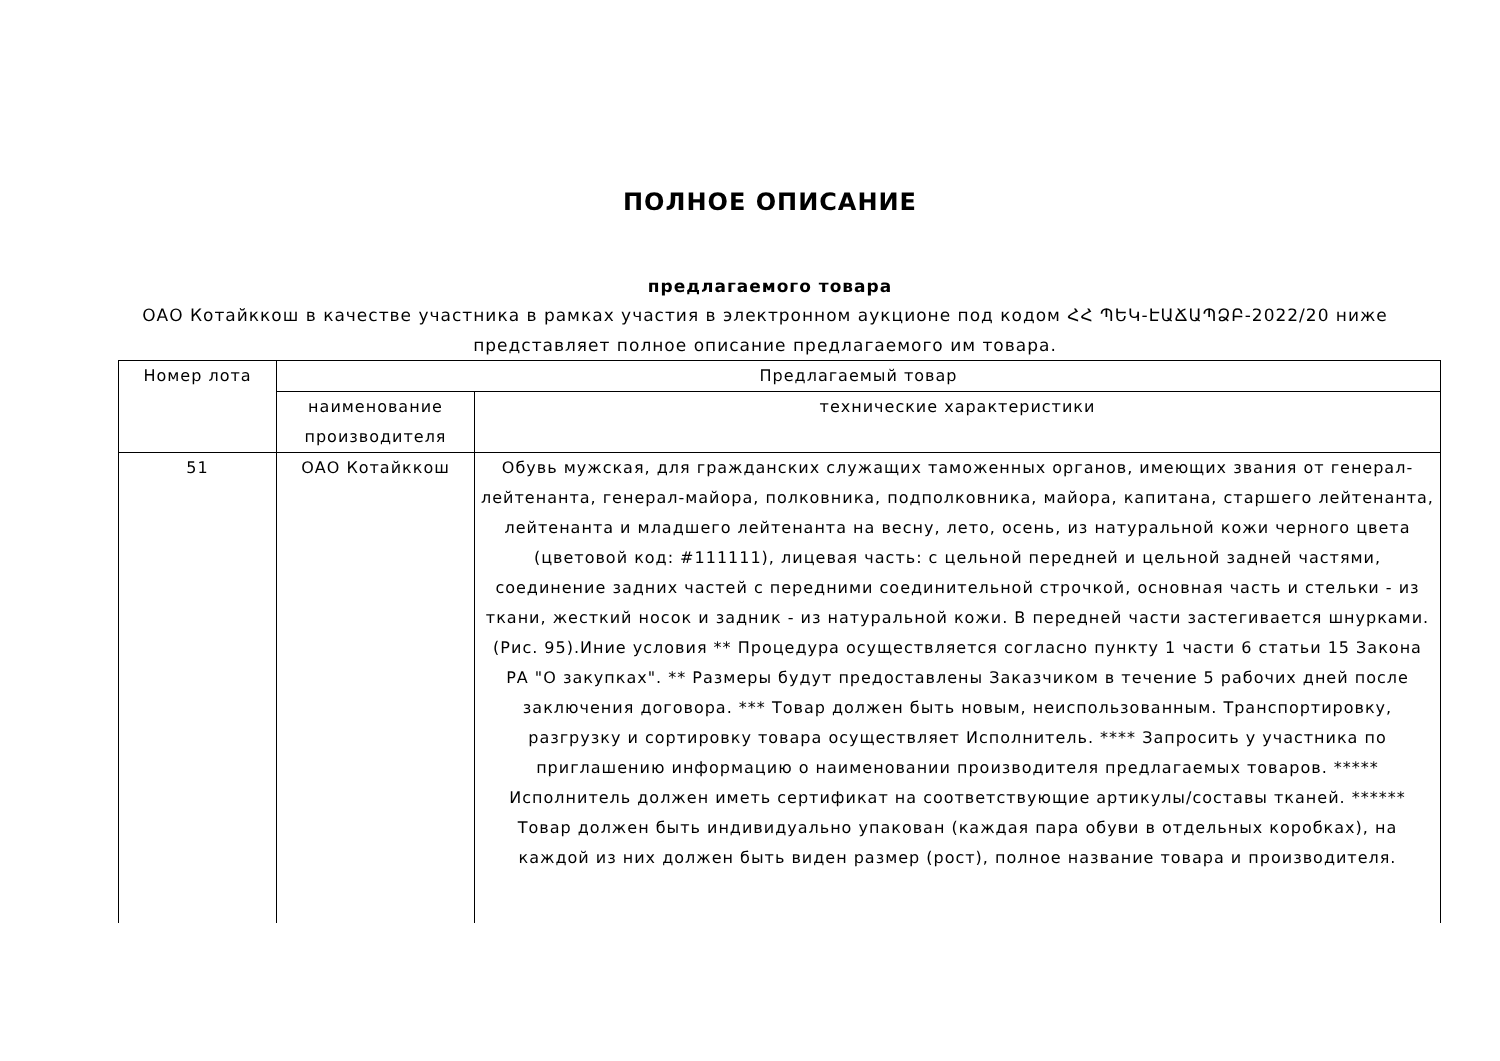ПОЛНОЕ ОПИСАНИЕ
предлагаемого товара
ОАО Котайккош в качестве участника в рамках участия в электронном аукционе под кодом ՀՀ ՊԵԿ-ԷԱՃԱՊՁԲ-2022/20 ниже представляет полное описание предлагаемого им товара.
| Номер лота | Предлагаемый товар | |
| | наименование производителя | технические характеристики |
| 51 | ОАО Котайккош | Обувь мужская, для гражданских служащих таможенных органов, имеющих звания от генерал-лейтенанта, генерал-майора, полковника, подполковника, майора, капитана, старшего лейтенанта, лейтенанта и младшего лейтенанта на весну, лето, осень, из натуральной кожи черного цвета (цветовой код: #111111), лицевая часть: с цельной передней и цельной задней частями, соединение задних частей с передними соединительной строчкой, основная часть и стельки - из ткани, жесткий носок и задник - из натуральной кожи. В передней части застегивается шнурками. (Рис. 95).Иние условия ** Процедура осуществляется согласно пункту 1 части 6 статьи 15 Закона РА "О закупках". ** Размеры будут предоставлены Заказчиком в течение 5 рабочих дней после заключения договора. *** Товар должен быть новым, неиспользованным. Транспортировку, разгрузку и сортировку товара осуществляет Исполнитель. **** Запросить у участника по приглашению информацию о наименовании производителя предлагаемых товаров. ***** Исполнитель должен иметь сертификат на соответствующие артикулы/составы тканей. ****** Товар должен быть индивидуально упакован (каждая пара обуви в отдельных коробках), на каждой из них должен быть виден размер (рост), полное название товара и производителя. |